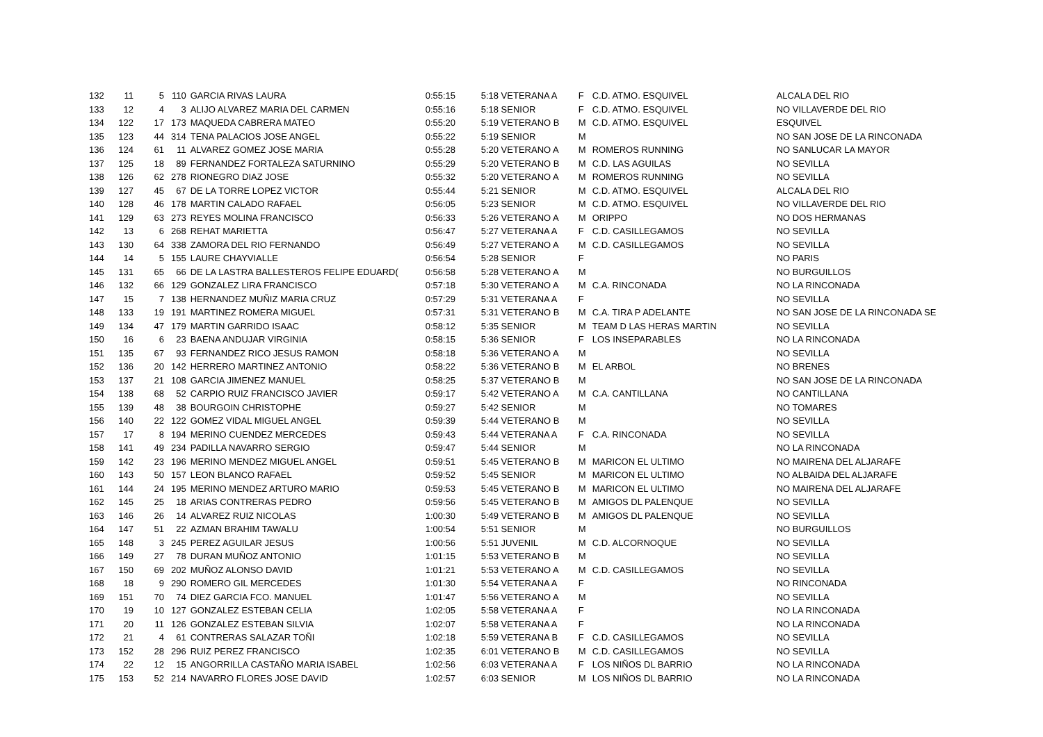| 132 | 11 | 5 | 110 | GARCIA RIVAS LAURA | 0:55:15 | 5:18 VETERANA A | F | C.D. ATMO. ESQUIVEL | ALCALA DEL RIO |
| 133 | 12 | 4 | 3 | ALIJO ALVAREZ MARIA DEL CARMEN | 0:55:16 | 5:18 SENIOR | F | C.D. ATMO. ESQUIVEL | NO VILLAVERDE DEL RIO |
| 134 | 122 | 17 | 173 | MAQUEDA CABRERA MATEO | 0:55:20 | 5:19 VETERANO B | M | C.D. ATMO. ESQUIVEL | ESQUIVEL |
| 135 | 123 | 44 | 314 | TENA PALACIOS JOSE ANGEL | 0:55:22 | 5:19 SENIOR | M | | NO SAN JOSE DE LA RINCONADA |
| 136 | 124 | 61 | 11 | ALVAREZ GOMEZ JOSE MARIA | 0:55:28 | 5:20 VETERANO A | M | ROMEROS RUNNING | NO SANLUCAR LA MAYOR |
| 137 | 125 | 18 | 89 | FERNANDEZ FORTALEZA SATURNINO | 0:55:29 | 5:20 VETERANO B | M | C.D. LAS AGUILAS | NO SEVILLA |
| 138 | 126 | 62 | 278 | RIONEGRO DIAZ JOSE | 0:55:32 | 5:20 VETERANO A | M | ROMEROS RUNNING | NO SEVILLA |
| 139 | 127 | 45 | 67 | DE LA TORRE LOPEZ VICTOR | 0:55:44 | 5:21 SENIOR | M | C.D. ATMO. ESQUIVEL | ALCALA DEL RIO |
| 140 | 128 | 46 | 178 | MARTIN CALADO RAFAEL | 0:56:05 | 5:23 SENIOR | M | C.D. ATMO. ESQUIVEL | NO VILLAVERDE DEL RIO |
| 141 | 129 | 63 | 273 | REYES MOLINA FRANCISCO | 0:56:33 | 5:26 VETERANO A | M | ORIPPO | NO DOS HERMANAS |
| 142 | 13 | 6 | 268 | REHAT MARIETTA | 0:56:47 | 5:27 VETERANA A | F | C.D. CASILLEGAMOS | NO SEVILLA |
| 143 | 130 | 64 | 338 | ZAMORA DEL RIO FERNANDO | 0:56:49 | 5:27 VETERANO A | M | C.D. CASILLEGAMOS | NO SEVILLA |
| 144 | 14 | 5 | 155 | LAURE CHAYVIALLE | 0:56:54 | 5:28 SENIOR | F | | NO PARIS |
| 145 | 131 | 65 | 66 | DE LA LASTRA BALLESTEROS FELIPE EDUARD( | 0:56:58 | 5:28 VETERANO A | M | | NO BURGUILLOS |
| 146 | 132 | 66 | 129 | GONZALEZ LIRA FRANCISCO | 0:57:18 | 5:30 VETERANO A | M | C.A. RINCONADA | NO LA RINCONADA |
| 147 | 15 | 7 | 138 | HERNANDEZ MUÑIZ MARIA CRUZ | 0:57:29 | 5:31 VETERANA A | F | | NO SEVILLA |
| 148 | 133 | 19 | 191 | MARTINEZ ROMERA MIGUEL | 0:57:31 | 5:31 VETERANO B | M | C.A. TIRA P ADELANTE | NO SAN JOSE DE LA RINCONADA SE |
| 149 | 134 | 47 | 179 | MARTIN GARRIDO ISAAC | 0:58:12 | 5:35 SENIOR | M | TEAM D LAS HERAS MARTIN | NO SEVILLA |
| 150 | 16 | 6 | 23 | BAENA ANDUJAR VIRGINIA | 0:58:15 | 5:36 SENIOR | F | LOS INSEPARABLES | NO LA RINCONADA |
| 151 | 135 | 67 | 93 | FERNANDEZ RICO JESUS RAMON | 0:58:18 | 5:36 VETERANO A | M | | NO SEVILLA |
| 152 | 136 | 20 | 142 | HERRERO MARTINEZ ANTONIO | 0:58:22 | 5:36 VETERANO B | M | EL ARBOL | NO BRENES |
| 153 | 137 | 21 | 108 | GARCIA JIMENEZ MANUEL | 0:58:25 | 5:37 VETERANO B | M | | NO SAN JOSE DE LA RINCONADA |
| 154 | 138 | 68 | 52 | CARPIO RUIZ FRANCISCO JAVIER | 0:59:17 | 5:42 VETERANO A | M | C.A. CANTILLANA | NO CANTILLANA |
| 155 | 139 | 48 | 38 | BOURGOIN CHRISTOPHE | 0:59:27 | 5:42 SENIOR | M | | NO TOMARES |
| 156 | 140 | 22 | 122 | GOMEZ VIDAL MIGUEL ANGEL | 0:59:39 | 5:44 VETERANO B | M | | NO SEVILLA |
| 157 | 17 | 8 | 194 | MERINO CUENDEZ MERCEDES | 0:59:43 | 5:44 VETERANA A | F | C.A. RINCONADA | NO SEVILLA |
| 158 | 141 | 49 | 234 | PADILLA NAVARRO SERGIO | 0:59:47 | 5:44 SENIOR | M | | NO LA RINCONADA |
| 159 | 142 | 23 | 196 | MERINO MENDEZ MIGUEL ANGEL | 0:59:51 | 5:45 VETERANO B | M | MARICON EL ULTIMO | NO MAIRENA DEL ALJARAFE |
| 160 | 143 | 50 | 157 | LEON BLANCO RAFAEL | 0:59:52 | 5:45 SENIOR | M | MARICON EL ULTIMO | NO ALBAIDA DEL ALJARAFE |
| 161 | 144 | 24 | 195 | MERINO MENDEZ ARTURO MARIO | 0:59:53 | 5:45 VETERANO B | M | MARICON EL ULTIMO | NO MAIRENA DEL ALJARAFE |
| 162 | 145 | 25 | 18 | ARIAS CONTRERAS PEDRO | 0:59:56 | 5:45 VETERANO B | M | AMIGOS DL PALENQUE | NO SEVILLA |
| 163 | 146 | 26 | 14 | ALVAREZ RUIZ NICOLAS | 1:00:30 | 5:49 VETERANO B | M | AMIGOS DL PALENQUE | NO SEVILLA |
| 164 | 147 | 51 | 22 | AZMAN BRAHIM TAWALU | 1:00:54 | 5:51 SENIOR | M | | NO BURGUILLOS |
| 165 | 148 | 3 | 245 | PEREZ AGUILAR JESUS | 1:00:56 | 5:51 JUVENIL | M | C.D. ALCORNOQUE | NO SEVILLA |
| 166 | 149 | 27 | 78 | DURAN MUÑOZ ANTONIO | 1:01:15 | 5:53 VETERANO B | M | | NO SEVILLA |
| 167 | 150 | 69 | 202 | MUÑOZ ALONSO DAVID | 1:01:21 | 5:53 VETERANO A | M | C.D. CASILLEGAMOS | NO SEVILLA |
| 168 | 18 | 9 | 290 | ROMERO GIL MERCEDES | 1:01:30 | 5:54 VETERANA A | F | | NO RINCONADA |
| 169 | 151 | 70 | 74 | DIEZ GARCIA FCO. MANUEL | 1:01:47 | 5:56 VETERANO A | M | | NO SEVILLA |
| 170 | 19 | 10 | 127 | GONZALEZ ESTEBAN CELIA | 1:02:05 | 5:58 VETERANA A | F | | NO LA RINCONADA |
| 171 | 20 | 11 | 126 | GONZALEZ ESTEBAN SILVIA | 1:02:07 | 5:58 VETERANA A | F | | NO LA RINCONADA |
| 172 | 21 | 4 | 61 | CONTRERAS SALAZAR TOÑI | 1:02:18 | 5:59 VETERANA B | F | C.D. CASILLEGAMOS | NO SEVILLA |
| 173 | 152 | 28 | 296 | RUIZ PEREZ FRANCISCO | 1:02:35 | 6:01 VETERANO B | M | C.D. CASILLEGAMOS | NO SEVILLA |
| 174 | 22 | 12 | 15 | ANGORRILLA CASTAÑO MARIA ISABEL | 1:02:56 | 6:03 VETERANA A | F | LOS NIÑOS DL BARRIO | NO LA RINCONADA |
| 175 | 153 | 52 | 214 | NAVARRO FLORES JOSE DAVID | 1:02:57 | 6:03 SENIOR | M | LOS NIÑOS DL BARRIO | NO LA RINCONADA |